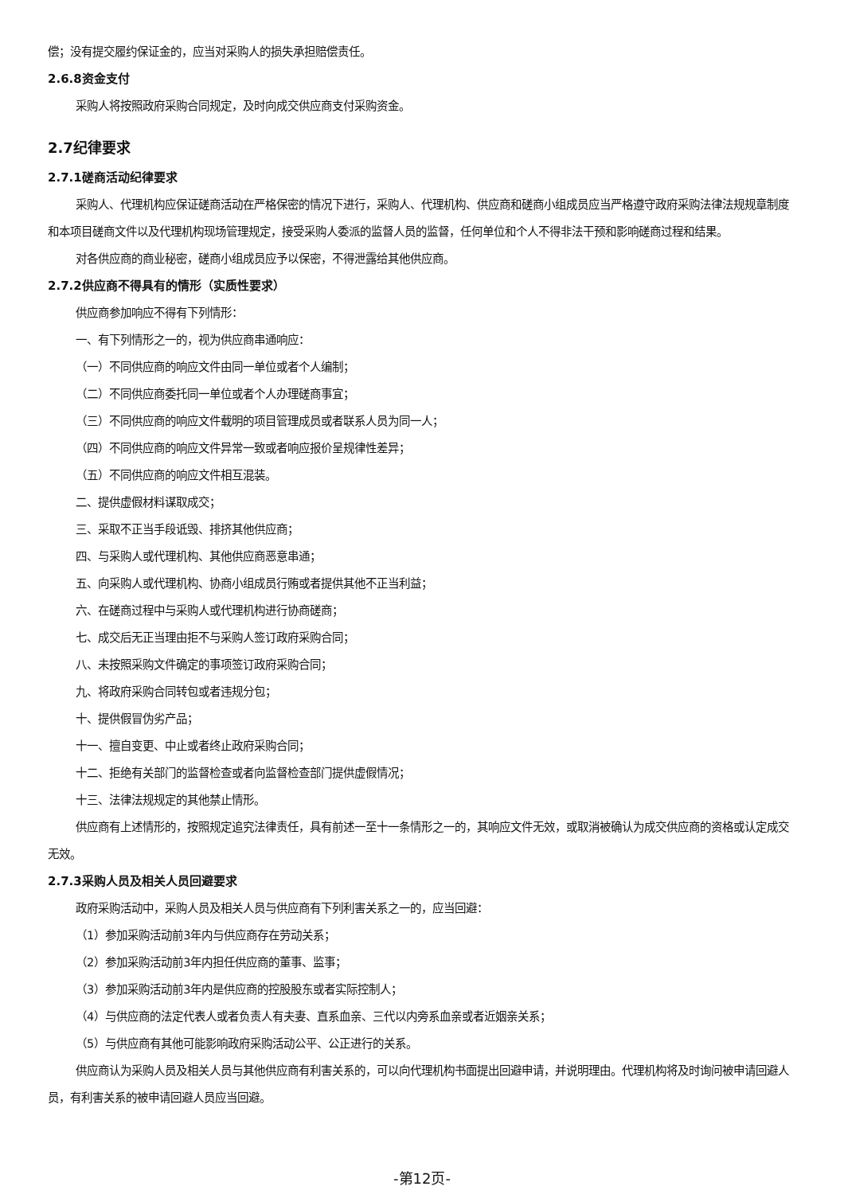偿；没有提交履约保证金的，应当对采购人的损失承担赔偿责任。
2.6.8资金支付
采购人将按照政府采购合同规定，及时向成交供应商支付采购资金。
2.7纪律要求
2.7.1磋商活动纪律要求
采购人、代理机构应保证磋商活动在严格保密的情况下进行，采购人、代理机构、供应商和磋商小组成员应当严格遵守政府采购法律法规规章制度和本项目磋商文件以及代理机构现场管理规定，接受采购人委派的监督人员的监督，任何单位和个人不得非法干预和影响磋商过程和结果。
对各供应商的商业秘密，磋商小组成员应予以保密，不得泄露给其他供应商。
2.7.2供应商不得具有的情形（实质性要求）
供应商参加响应不得有下列情形：
一、有下列情形之一的，视为供应商串通响应：
（一）不同供应商的响应文件由同一单位或者个人编制；
（二）不同供应商委托同一单位或者个人办理磋商事宜；
（三）不同供应商的响应文件载明的项目管理成员或者联系人员为同一人；
（四）不同供应商的响应文件异常一致或者响应报价呈规律性差异；
（五）不同供应商的响应文件相互混装。
二、提供虚假材料谋取成交；
三、采取不正当手段诋毁、排挤其他供应商；
四、与采购人或代理机构、其他供应商恶意串通；
五、向采购人或代理机构、协商小组成员行贿或者提供其他不正当利益；
六、在磋商过程中与采购人或代理机构进行协商磋商；
七、成交后无正当理由拒不与采购人签订政府采购合同；
八、未按照采购文件确定的事项签订政府采购合同；
九、将政府采购合同转包或者违规分包；
十、提供假冒伪劣产品；
十一、擅自变更、中止或者终止政府采购合同；
十二、拒绝有关部门的监督检查或者向监督检查部门提供虚假情况；
十三、法律法规规定的其他禁止情形。
供应商有上述情形的，按照规定追究法律责任，具有前述一至十一条情形之一的，其响应文件无效，或取消被确认为成交供应商的资格或认定成交无效。
2.7.3采购人员及相关人员回避要求
政府采购活动中，采购人员及相关人员与供应商有下列利害关系之一的，应当回避：
（1）参加采购活动前3年内与供应商存在劳动关系；
（2）参加采购活动前3年内担任供应商的董事、监事；
（3）参加采购活动前3年内是供应商的控股股东或者实际控制人；
（4）与供应商的法定代表人或者负责人有夫妻、直系血亲、三代以内旁系血亲或者近姻亲关系；
（5）与供应商有其他可能影响政府采购活动公平、公正进行的关系。
供应商认为采购人员及相关人员与其他供应商有利害关系的，可以向代理机构书面提出回避申请，并说明理由。代理机构将及时询问被申请回避人员，有利害关系的被申请回避人员应当回避。
-第12页-